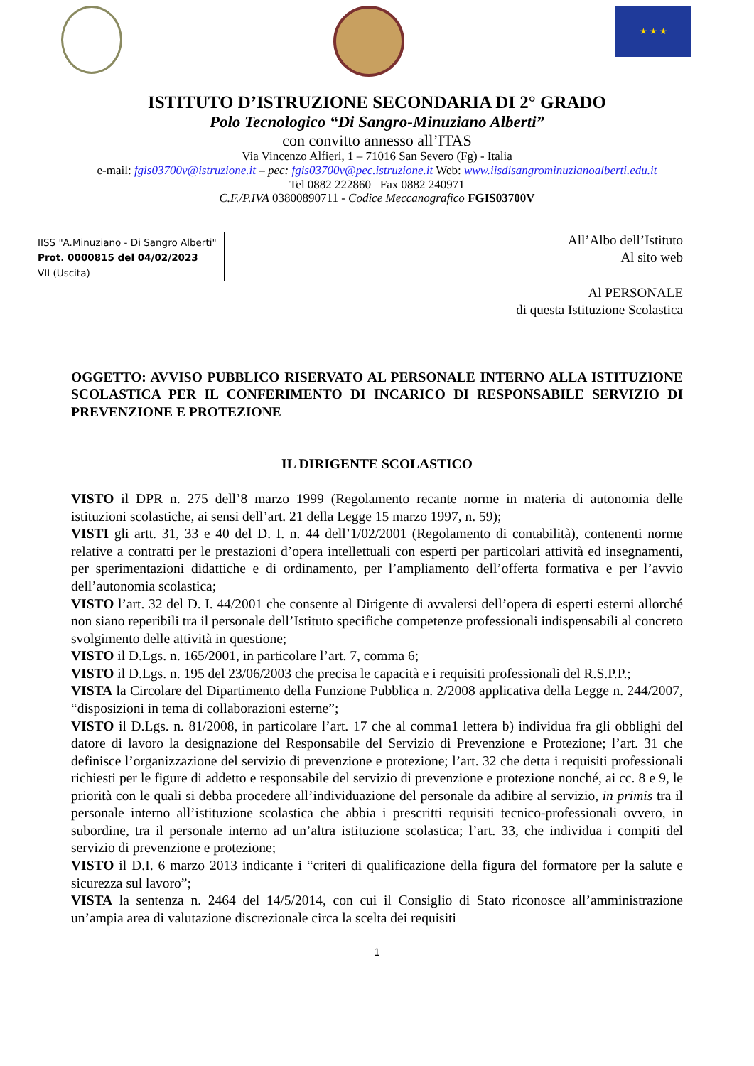★ ★ ★
ISTITUTO D’ISTRUZIONE SECONDARIA DI 2° GRADO
Polo Tecnologico “Di Sangro-Minuziano Alberti”
con convitto annesso all’ITAS
Via Vincenzo Alfieri, 1 – 71016 San Severo (Fg) - Italia
e-mail: fgis03700v@istruzione.it – pec: fgis03700v@pec.istruzione.it Web: www.iisdisangrominuzianoalberti.edu.it
Tel 0882 222860 Fax 0882 240971
C.F./P.IVA 03800890711 - Codice Meccanografico FGIS03700V
IISS "A.Minuziano - Di Sangro Alberti"
Prot. 0000815 del 04/02/2023
VII (Uscita)
All’Albo dell’Istituto
Al sito web
Al PERSONALE
di questa Istituzione Scolastica
OGGETTO: AVVISO PUBBLICO RISERVATO AL PERSONALE INTERNO ALLA ISTITUZIONE SCOLASTICA PER IL CONFERIMENTO DI INCARICO DI RESPONSABILE SERVIZIO DI PREVENZIONE E PROTEZIONE
IL DIRIGENTE SCOLASTICO
VISTO il DPR n. 275 dell’8 marzo 1999 (Regolamento recante norme in materia di autonomia delle istituzioni scolastiche, ai sensi dell’art. 21 della Legge 15 marzo 1997, n. 59);
VISTI gli artt. 31, 33 e 40 del D. I. n. 44 dell’1/02/2001 (Regolamento di contabilità), contenenti norme relative a contratti per le prestazioni d’opera intellettuali con esperti per particolari attività ed insegnamenti, per sperimentazioni didattiche e di ordinamento, per l’ampliamento dell’offerta formativa e per l’avvio dell’autonomia scolastica;
VISTO l’art. 32 del D. I. 44/2001 che consente al Dirigente di avvalersi dell’opera di esperti esterni allorché non siano reperibili tra il personale dell’Istituto specifiche competenze professionali indispensabili al concreto svolgimento delle attività in questione;
VISTO il D.Lgs. n. 165/2001, in particolare l’art. 7, comma 6;
VISTO il D.Lgs. n. 195 del 23/06/2003 che precisa le capacità e i requisiti professionali del R.S.P.P.;
VISTA la Circolare del Dipartimento della Funzione Pubblica n. 2/2008 applicativa della Legge n. 244/2007, “disposizioni in tema di collaborazioni esterne”;
VISTO il D.Lgs. n. 81/2008, in particolare l’art. 17 che al comma1 lettera b) individua fra gli obblighi del datore di lavoro la designazione del Responsabile del Servizio di Prevenzione e Protezione; l’art. 31 che definisce l’organizzazione del servizio di prevenzione e protezione; l’art. 32 che detta i requisiti professionali richiesti per le figure di addetto e responsabile del servizio di prevenzione e protezione nonché, ai cc. 8 e 9, le priorità con le quali si debba procedere all’individuazione del personale da adibire al servizio, in primis tra il personale interno all’istituzione scolastica che abbia i prescritti requisiti tecnico-professionali ovvero, in subordine, tra il personale interno ad un’altra istituzione scolastica; l’art. 33, che individua i compiti del servizio di prevenzione e protezione;
VISTO il D.I. 6 marzo 2013 indicante i “criteri di qualificazione della figura del formatore per la salute e sicurezza sul lavoro”;
VISTA la sentenza n. 2464 del 14/5/2014, con cui il Consiglio di Stato riconosce all’amministrazione un’ampia area di valutazione discrezionale circa la scelta dei requisiti
1